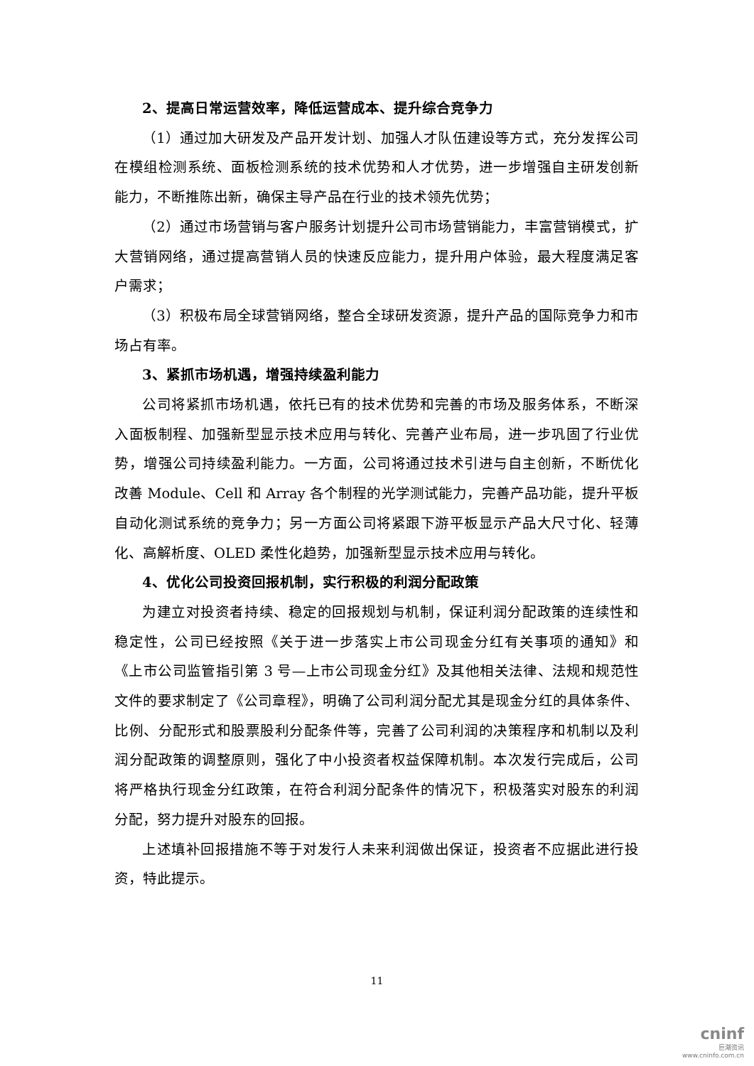2、提高日常运营效率，降低运营成本、提升综合竞争力
（1）通过加大研发及产品开发计划、加强人才队伍建设等方式，充分发挥公司在模组检测系统、面板检测系统的技术优势和人才优势，进一步增强自主研发创新能力，不断推陈出新，确保主导产品在行业的技术领先优势；
（2）通过市场营销与客户服务计划提升公司市场营销能力，丰富营销模式，扩大营销网络，通过提高营销人员的快速反应能力，提升用户体验，最大程度满足客户需求；
（3）积极布局全球营销网络，整合全球研发资源，提升产品的国际竞争力和市场占有率。
3、紧抓市场机遇，增强持续盈利能力
公司将紧抓市场机遇，依托已有的技术优势和完善的市场及服务体系，不断深入面板制程、加强新型显示技术应用与转化、完善产业布局，进一步巩固了行业优势，增强公司持续盈利能力。一方面，公司将通过技术引进与自主创新，不断优化改善 Module、Cell 和 Array 各个制程的光学测试能力，完善产品功能，提升平板自动化测试系统的竞争力；另一方面公司将紧跟下游平板显示产品大尺寸化、轻薄化、高解析度、OLED 柔性化趋势，加强新型显示技术应用与转化。
4、优化公司投资回报机制，实行积极的利润分配政策
为建立对投资者持续、稳定的回报规划与机制，保证利润分配政策的连续性和稳定性，公司已经按照《关于进一步落实上市公司现金分红有关事项的通知》和《上市公司监管指引第 3 号—上市公司现金分红》及其他相关法律、法规和规范性文件的要求制定了《公司章程》，明确了公司利润分配尤其是现金分红的具体条件、比例、分配形式和股票股利分配条件等，完善了公司利润的决策程序和机制以及利润分配政策的调整原则，强化了中小投资者权益保障机制。本次发行完成后，公司将严格执行现金分红政策，在符合利润分配条件的情况下，积极落实对股东的利润分配，努力提升对股东的回报。
上述填补回报措施不等于对发行人未来利润做出保证，投资者不应据此进行投资，特此提示。
11
cninf
巨潮资讯
www.cninfo.com.cn